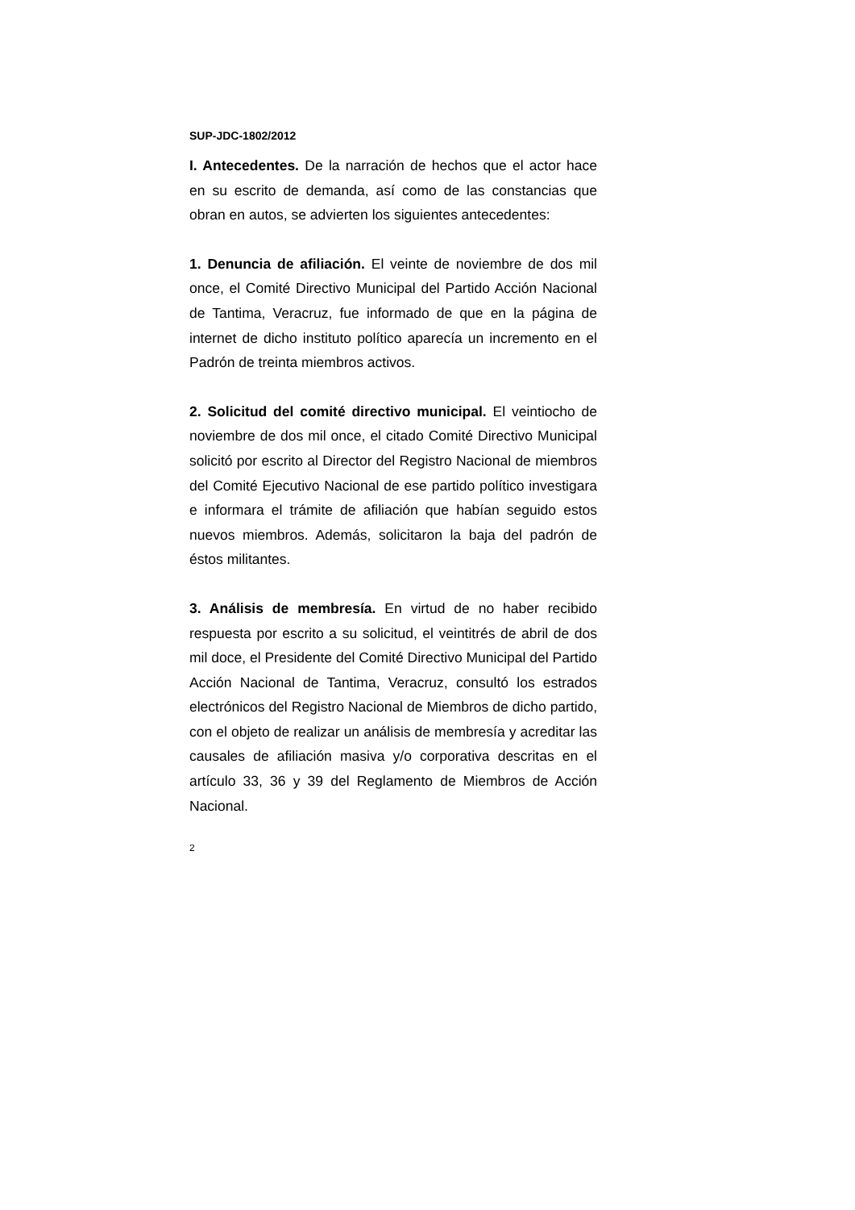SUP-JDC-1802/2012
I. Antecedentes. De la narración de hechos que el actor hace en su escrito de demanda, así como de las constancias que obran en autos, se advierten los siguientes antecedentes:
1. Denuncia de afiliación. El veinte de noviembre de dos mil once, el Comité Directivo Municipal del Partido Acción Nacional de Tantima, Veracruz, fue informado de que en la página de internet de dicho instituto político aparecía un incremento en el Padrón de treinta miembros activos.
2. Solicitud del comité directivo municipal. El veintiocho de noviembre de dos mil once, el citado Comité Directivo Municipal solicitó por escrito al Director del Registro Nacional de miembros del Comité Ejecutivo Nacional de ese partido político investigara e informara el trámite de afiliación que habían seguido estos nuevos miembros. Además, solicitaron la baja del padrón de éstos militantes.
3. Análisis de membresía. En virtud de no haber recibido respuesta por escrito a su solicitud, el veintitrés de abril de dos mil doce, el Presidente del Comité Directivo Municipal del Partido Acción Nacional de Tantima, Veracruz, consultó los estrados electrónicos del Registro Nacional de Miembros de dicho partido, con el objeto de realizar un análisis de membresía y acreditar las causales de afiliación masiva y/o corporativa descritas en el artículo 33, 36 y 39 del Reglamento de Miembros de Acción Nacional.
2